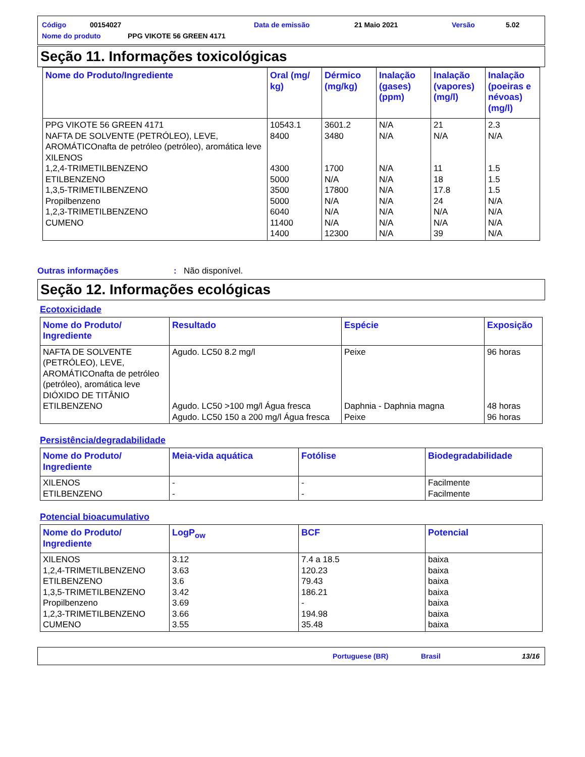Código 00154027 Data de emissão 21 Maio 2021 Versão 5.02
Nome do produto PPG VIKOTE 56 GREEN 4171
Seção 11. Informações toxicológicas
| Nome do Produto/Ingrediente | Oral (mg/ kg) | Dérmico (mg/kg) | Inalação (gases) (ppm) | Inalação (vapores) (mg/l) | Inalação (poeiras e névoas) (mg/l) |
| --- | --- | --- | --- | --- | --- |
| PPG VIKOTE 56 GREEN 4171 NAFTA DE SOLVENTE (PETRÓLEO), LEVE, AROMÁTICOnafta de petróleo (petróleo), aromática leve XILENOS 1,2,4-TRIMETILBENZENO ETILBENZENO 1,3,5-TRIMETILBENZENO Propilbenzeno 1,2,3-TRIMETILBENZENO CUMENO | 10543.1 8400 4300 5000 3500 5000 6040 11400 1400 | 3601.2 3480 1700 N/A 17800 N/A N/A N/A 12300 | N/A N/A N/A N/A N/A N/A N/A N/A N/A | 21 N/A 11 18 17.8 24 N/A N/A 39 | 2.3 N/A 1.5 1.5 1.5 N/A N/A N/A N/A |
Outras informações: Não disponível.
Seção 12. Informações ecológicas
Ecotoxicidade
| Nome do Produto/ Ingrediente | Resultado | Espécie | Exposição |
| --- | --- | --- | --- |
| NAFTA DE SOLVENTE (PETRÓLEO), LEVE, AROMÁTICOnafta de petróleo (petróleo), aromática leve DIÓXIDO DE TITÂNIO ETILBENZENO | Agudo. LC50 8.2 mg/l Agudo. LC50 >100 mg/l Água fresca Agudo. LC50 150 a 200 mg/l Água fresca | Peixe Daphnia - Daphnia magna Peixe | 96 horas 48 horas 96 horas |
Persistência/degradabilidade
| Nome do Produto/ Ingrediente | Meia-vida aquática | Fotólise | Biodegradabilidade |
| --- | --- | --- | --- |
| XILENOS ETILBENZENO | - - | - - | Facilmente Facilmente |
Potencial bioacumulativo
| Nome do Produto/ Ingrediente | LogP<sub>ow</sub> | BCF | Potencial |
| --- | --- | --- | --- |
| XILENOS 1,2,4-TRIMETILBENZENO ETILBENZENO 1,3,5-TRIMETILBENZENO Propilbenzeno 1,2,3-TRIMETILBENZENO CUMENO | 3.12 3.63 3.6 3.42 3.69 3.66 3.55 | 7.4 a 18.5 120.23 79.43 186.21 - 194.98 35.48 | baixa baixa baixa baixa baixa baixa baixa |
Portuguese (BR) Brasil 13/16